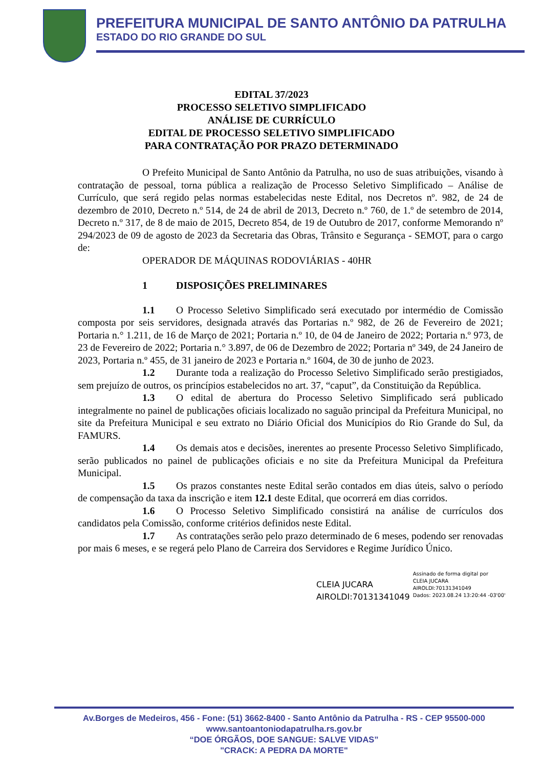PREFEITURA MUNICIPAL DE SANTO ANTÔNIO DA PATRULHA
ESTADO DO RIO GRANDE DO SUL
EDITAL 37/2023
PROCESSO SELETIVO SIMPLIFICADO
ANÁLISE DE CURRÍCULO
EDITAL DE PROCESSO SELETIVO SIMPLIFICADO
PARA CONTRATAÇÃO POR PRAZO DETERMINADO
O Prefeito Municipal de Santo Antônio da Patrulha, no uso de suas atribuições, visando à contratação de pessoal, torna pública a realização de Processo Seletivo Simplificado – Análise de Currículo, que será regido pelas normas estabelecidas neste Edital, nos Decretos nº. 982, de 24 de dezembro de 2010, Decreto n.º 514, de 24 de abril de 2013, Decreto n.º 760, de 1.º de setembro de 2014, Decreto n.º 317, de 8 de maio de 2015, Decreto 854, de 19 de Outubro de 2017, conforme Memorando nº 294/2023 de 09 de agosto de 2023 da Secretaria das Obras, Trânsito e Segurança - SEMOT, para o cargo de:
OPERADOR DE MÁQUINAS RODOVIÁRIAS - 40HR
1 DISPOSIÇÕES PRELIMINARES
1.1 O Processo Seletivo Simplificado será executado por intermédio de Comissão composta por seis servidores, designada através das Portarias n.º 982, de 26 de Fevereiro de 2021; Portaria n.° 1.211, de 16 de Março de 2021; Portaria n.º 10, de 04 de Janeiro de 2022; Portaria n.º 973, de 23 de Fevereiro de 2022; Portaria n.° 3.897, de 06 de Dezembro de 2022; Portaria nº 349, de 24 Janeiro de 2023, Portaria n.º 455, de 31 janeiro de 2023 e Portaria n.º 1604, de 30 de junho de 2023.
1.2 Durante toda a realização do Processo Seletivo Simplificado serão prestigiados, sem prejuízo de outros, os princípios estabelecidos no art. 37, “caput”, da Constituição da República.
1.3 O edital de abertura do Processo Seletivo Simplificado será publicado integralmente no painel de publicações oficiais localizado no saguão principal da Prefeitura Municipal, no site da Prefeitura Municipal e seu extrato no Diário Oficial dos Municípios do Rio Grande do Sul, da FAMURS.
1.4 Os demais atos e decisões, inerentes ao presente Processo Seletivo Simplificado, serão publicados no painel de publicações oficiais e no site da Prefeitura Municipal da Prefeitura Municipal.
1.5 Os prazos constantes neste Edital serão contados em dias úteis, salvo o período de compensação da taxa da inscrição e item 12.1 deste Edital, que ocorrerá em dias corridos.
1.6 O Processo Seletivo Simplificado consistirá na análise de currículos dos candidatos pela Comissão, conforme critérios definidos neste Edital.
1.7 As contratações serão pelo prazo determinado de 6 meses, podendo ser renovadas por mais 6 meses, e se regerá pelo Plano de Carreira dos Servidores e Regime Jurídico Único.
CLEIA JUCARA
AIROLDI:70131341049
Assinado de forma digital por
CLEIA JUCARA
AIROLDI:70131341049
Dados: 2023.08.24 13:20:44 -03'00'
Av.Borges de Medeiros, 456 - Fone: (51) 3662-8400 - Santo Antônio da Patrulha - RS - CEP 95500-000
www.santoantoniodapatrulha.rs.gov.br
“DOE ÓRGÃOS, DOE SANGUE: SALVE VIDAS”
"CRACK: A PEDRA DA MORTE"